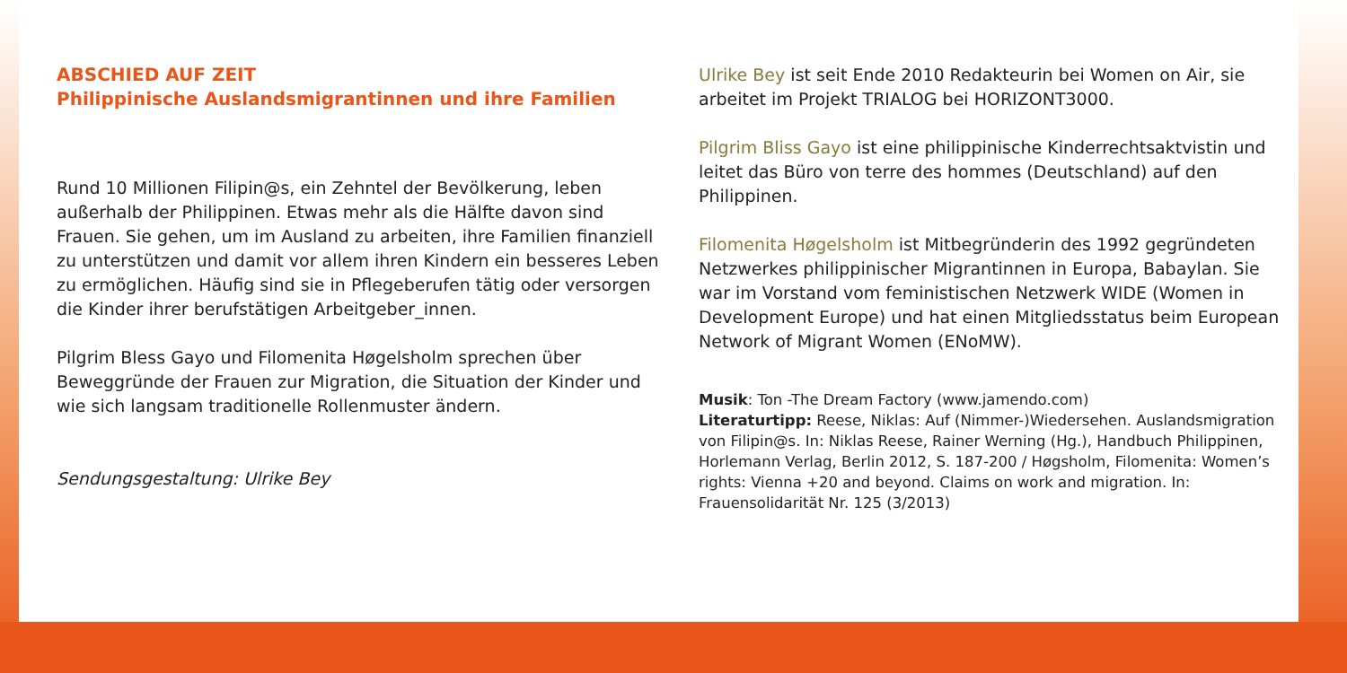ABSCHIED AUF ZEIT
Philippinische Auslandsmigrantinnen und ihre Familien
Rund 10 Millionen Filipin@s, ein Zehntel der Bevölkerung, leben außerhalb der Philippinen. Etwas mehr als die Hälfte davon sind Frauen. Sie gehen, um im Ausland zu arbeiten, ihre Familien finanziell zu unterstützen und damit vor allem ihren Kindern ein besseres Leben zu ermöglichen. Häufig sind sie in Pflegeberufen tätig oder versorgen die Kinder ihrer berufstätigen Arbeitgeber_innen.
Pilgrim Bless Gayo und Filomenita Høgelsholm sprechen über Beweggründe der Frauen zur Migration, die Situation der Kinder und wie sich langsam traditionelle Rollenmuster ändern.
Sendungsgestaltung: Ulrike Bey
Ulrike Bey ist seit Ende 2010 Redakteurin bei Women on Air, sie arbeitet im Projekt TRIALOG bei HORIZONT3000.
Pilgrim Bliss Gayo ist eine philippinische Kinderrechtsaktvistin und leitet das Büro von terre des hommes (Deutschland) auf den Philippinen.
Filomenita Høgelsholm ist Mitbegründerin des 1992 gegründeten Netzwerkes philippinischer Migrantinnen in Europa, Babaylan. Sie war im Vorstand vom feministischen Netzwerk WIDE (Women in Development Europe) und hat einen Mitgliedsstatus beim European Network of Migrant Women (ENoMW).
Musik: Ton -The Dream Factory (www.jamendo.com)
Literaturtipp: Reese, Niklas: Auf (Nimmer-)Wiedersehen. Auslandsmigration von Filipin@s. In: Niklas Reese, Rainer Werning (Hg.), Handbuch Philippinen, Horlemann Verlag, Berlin 2012, S. 187-200 / Høgsholm, Filomenita: Women’s rights: Vienna +20 and beyond. Claims on work and migration. In: Frauensolidarität Nr. 125 (3/2013)